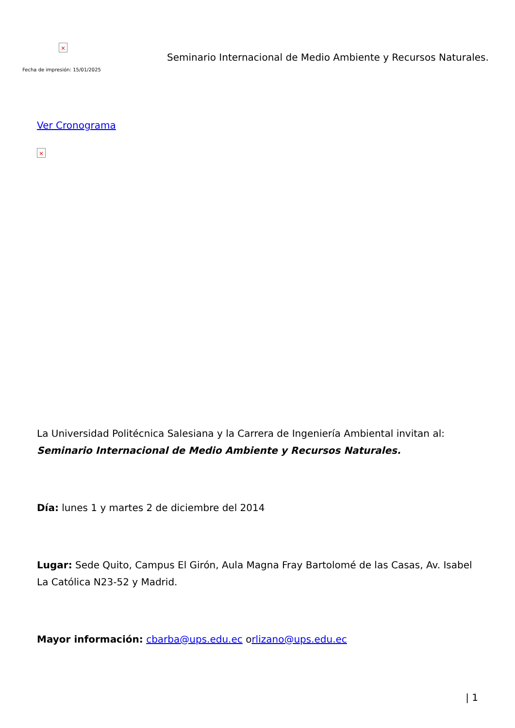×
Fecha de impresión: 15/01/2025
Seminario Internacional de Medio Ambiente y Recursos Naturales.
Ver Cronograma
×
La Universidad Politécnica Salesiana y la Carrera de Ingeniería Ambiental invitan al:
Seminario Internacional de Medio Ambiente y Recursos Naturales.
Día: lunes 1 y martes 2 de diciembre del 2014
Lugar: Sede Quito, Campus El Girón, Aula Magna Fray Bartolomé de las Casas, Av. Isabel La Católica N23-52 y Madrid.
Mayor información: cbarba@ups.edu.ec orlizano@ups.edu.ec
| 1